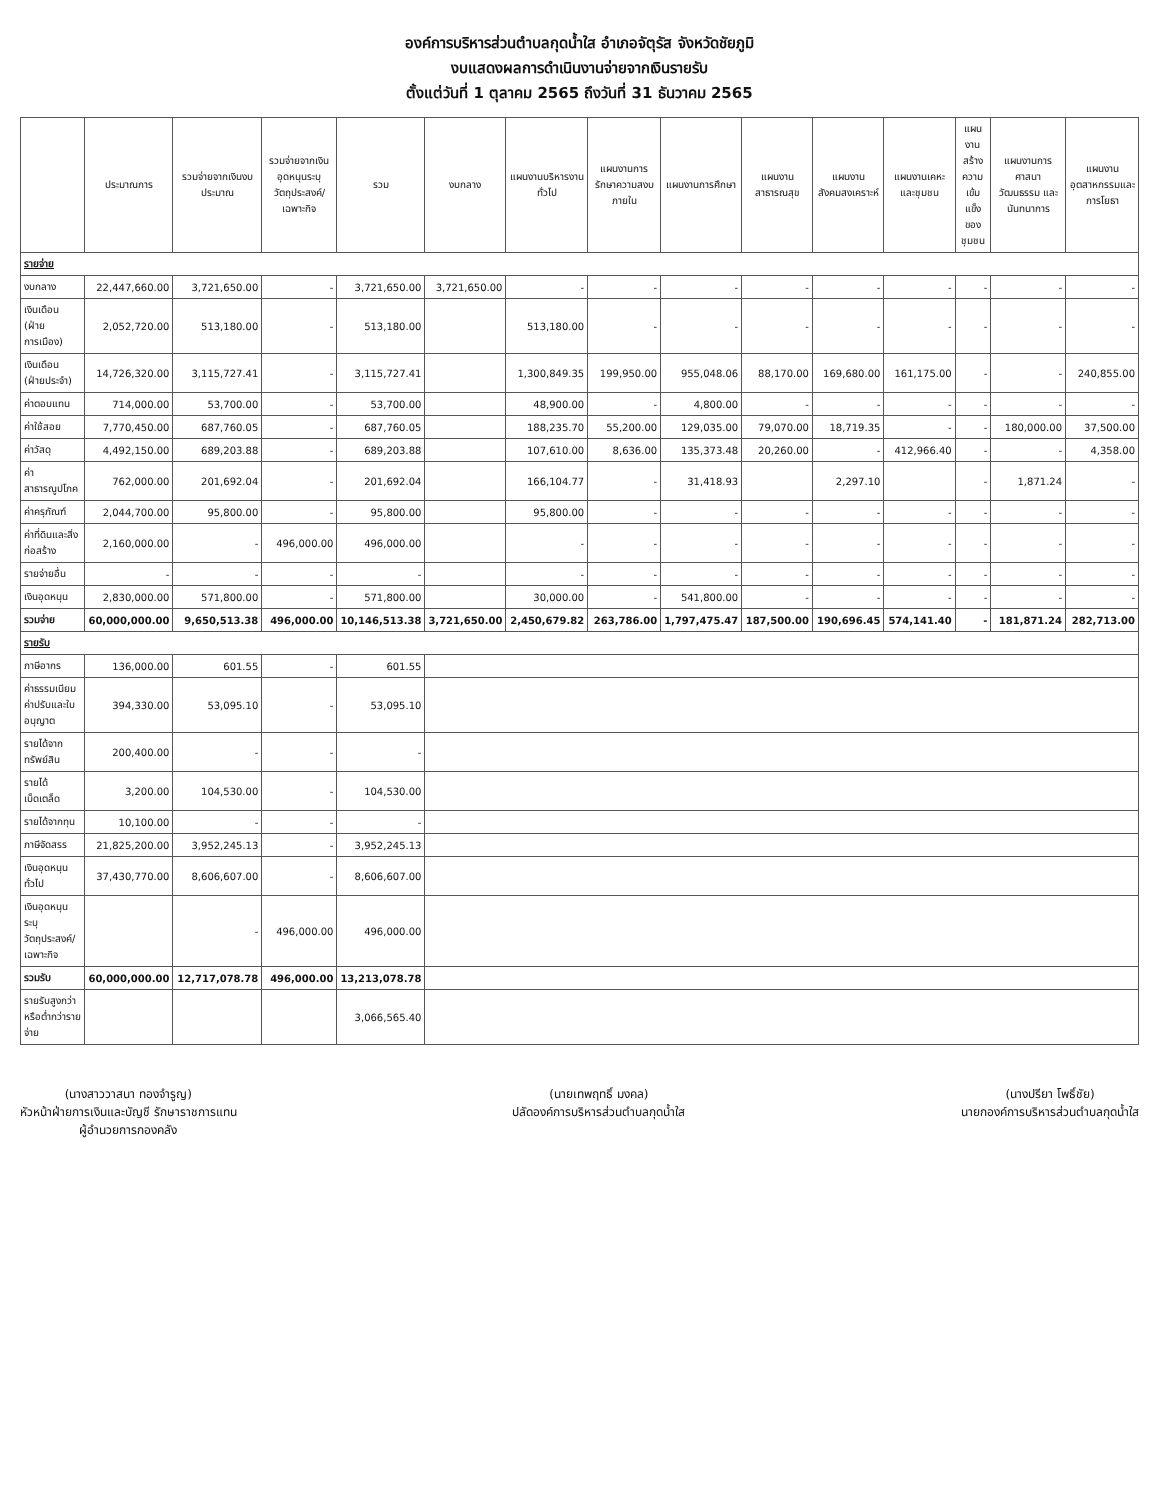องค์การบริหารส่วนตำบลกุดน้ำใส อำเภอจัตุรัส จังหวัดชัยภูมิ
งบแสดงผลการดำเนินงานจ่ายจากเงินรายรับ
ตั้งแต่วันที่ 1 ตุลาคม 2565 ถึงวันที่ 31 ธันวาคม 2565
| | ประมาณการ | รวมจ่ายจากเงินงบประมาณ | รวมจ่ายจากเงินอุดหนุนระบุวัตถุประสงค์/เฉพาะกิจ | รวม | งบกลาง | แผนงานบริหารงานทั่วไป | แผนงานการรักษาความสงบภายใน | แผนงานการศึกษา | แผนงานสาธารณสุข | แผนงานสังคมสงเคราะห์ | แผนงานเคหะและชุมชน | แผนงานสร้างความเข้มแข็งของชุมชน | แผนงานการศาสนา วัฒนธรรม และนันทนาการ | แผนงานอุตสาหกรรมและการโยธา |
| --- | --- | --- | --- | --- | --- | --- | --- | --- | --- | --- | --- | --- | --- | --- |
| รายจ่าย | | | | | | | | | | | | | | |
| งบกลาง | 22,447,660.00 | 3,721,650.00 | - | 3,721,650.00 | 3,721,650.00 | - | - | - | - | - | - | - | - | - |
| เงินเดือน (ฝ่ายการเมือง) | 2,052,720.00 | 513,180.00 | - | 513,180.00 | | 513,180.00 | - | - | - | - | - | - | - | - |
| เงินเดือน (ฝ่ายประจำ) | 14,726,320.00 | 3,115,727.41 | - | 3,115,727.41 | | 1,300,849.35 | 199,950.00 | 955,048.06 | 88,170.00 | 169,680.00 | 161,175.00 | - | - | 240,855.00 |
| ค่าตอบแทน | 714,000.00 | 53,700.00 | - | 53,700.00 | | 48,900.00 | - | 4,800.00 | - | - | - | - | - | - |
| ค่าใช้สอย | 7,770,450.00 | 687,760.05 | - | 687,760.05 | | 188,235.70 | 55,200.00 | 129,035.00 | 79,070.00 | 18,719.35 | - | - | 180,000.00 | 37,500.00 |
| ค่าวัสดุ | 4,492,150.00 | 689,203.88 | - | 689,203.88 | | 107,610.00 | 8,636.00 | 135,373.48 | 20,260.00 | - | 412,966.40 | - | - | 4,358.00 |
| ค่าสาธารณูปโภค | 762,000.00 | 201,692.04 | - | 201,692.04 | | 166,104.77 | - | 31,418.93 | | 2,297.10 | | - | 1,871.24 | - |
| ค่าครุภัณฑ์ | 2,044,700.00 | 95,800.00 | - | 95,800.00 | | 95,800.00 | - | - | - | - | - | - | - | - |
| ค่าที่ดินและสิ่งก่อสร้าง | 2,160,000.00 | - | 496,000.00 | 496,000.00 | | - | - | - | - | - | - | - | - | - |
| รายจ่ายอื่น | - | - | - | - | | - | - | - | - | - | - | - | - | - |
| เงินอุดหนุน | 2,830,000.00 | 571,800.00 | - | 571,800.00 | | 30,000.00 | - | 541,800.00 | - | - | - | - | - | - |
| รวมจ่าย | 60,000,000.00 | 9,650,513.38 | 496,000.00 | 10,146,513.38 | 3,721,650.00 | 2,450,679.82 | 263,786.00 | 1,797,475.47 | 187,500.00 | 190,696.45 | 574,141.40 | - | 181,871.24 | 282,713.00 |
| รายรับ | | | | | | | | | | | | | | |
| ภาษีอากร | 136,000.00 | 601.55 | - | 601.55 | | | | | | | | | | |
| ค่าธรรมเนียม ค่าปรับและใบอนุญาต | 394,330.00 | 53,095.10 | - | 53,095.10 | | | | | | | | | | |
| รายได้จากทรัพย์สิน | 200,400.00 | - | - | - | | | | | | | | | | |
| รายได้เบ็ดเตล็ด | 3,200.00 | 104,530.00 | - | 104,530.00 | | | | | | | | | | |
| รายได้จากทุน | 10,100.00 | - | - | - | | | | | | | | | | |
| ภาษีจัดสรร | 21,825,200.00 | 3,952,245.13 | - | 3,952,245.13 | | | | | | | | | | |
| เงินอุดหนุนทั่วไป | 37,430,770.00 | 8,606,607.00 | - | 8,606,607.00 | | | | | | | | | | |
| เงินอุดหนุนระบุวัตถุประสงค์/เฉพาะกิจ | | - | 496,000.00 | 496,000.00 | | | | | | | | | | |
| รวมรับ | 60,000,000.00 | 12,717,078.78 | 496,000.00 | 13,213,078.78 | | | | | | | | | | |
| รายรับสูงกว่าหรือต่ำกว่ารายจ่าย | | | | 3,066,565.40 | | | | | | | | | | |
(นางสาววาสนา ทองจำรูญ)
หัวหน้าฝ่ายการเงินและบัญชี รักษาราชการแทน
ผู้อำนวยการกองคลัง
(นายเทพฤทธิ์ มงคล)
ปลัดองค์การบริหารส่วนตำบลกุดน้ำใส
(นางปรียา โพธิ์ชัย)
นายกองค์การบริหารส่วนตำบลกุดน้ำใส